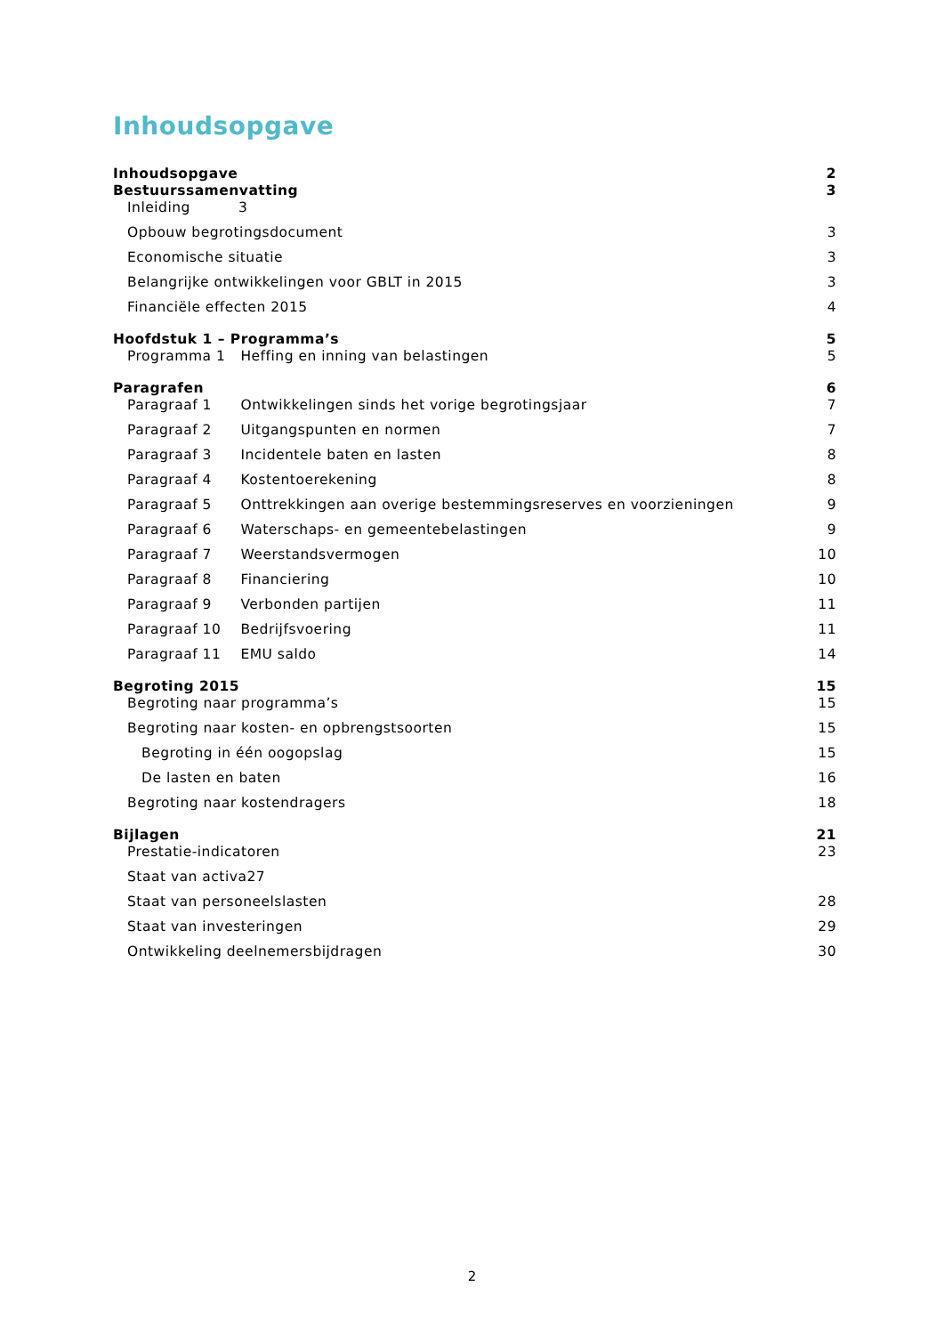Inhoudsopgave
Inhoudsopgave 2
Bestuurssamenvatting 3
Inleiding 3
Opbouw begrotingsdocument 3
Economische situatie 3
Belangrijke ontwikkelingen voor GBLT in 2015 3
Financiële effecten 2015 4
Hoofdstuk 1 – Programma’s 5
Programma 1 Heffing en inning van belastingen 5
Paragrafen 6
Paragraaf 1 Ontwikkelingen sinds het vorige begrotingsjaar 7
Paragraaf 2 Uitgangspunten en normen 7
Paragraaf 3 Incidentele baten en lasten 8
Paragraaf 4 Kostentoerekening 8
Paragraaf 5 Onttrekkingen aan overige bestemmingsreserves en voorzieningen 9
Paragraaf 6 Waterschaps- en gemeentebelastingen 9
Paragraaf 7 Weerstandsvermogen 10
Paragraaf 8 Financiering 10
Paragraaf 9 Verbonden partijen 11
Paragraaf 10 Bedrijfsvoering 11
Paragraaf 11 EMU saldo 14
Begroting 2015 15
Begroting naar programma’s 15
Begroting naar kosten- en opbrengstsoorten 15
Begroting in één oogopslag 15
De lasten en baten 16
Begroting naar kostendragers 18
Bijlagen 21
Prestatie-indicatoren 23
Staat van activa27
Staat van personeelslasten 28
Staat van investeringen 29
Ontwikkeling deelnemersbijdragen 30
2